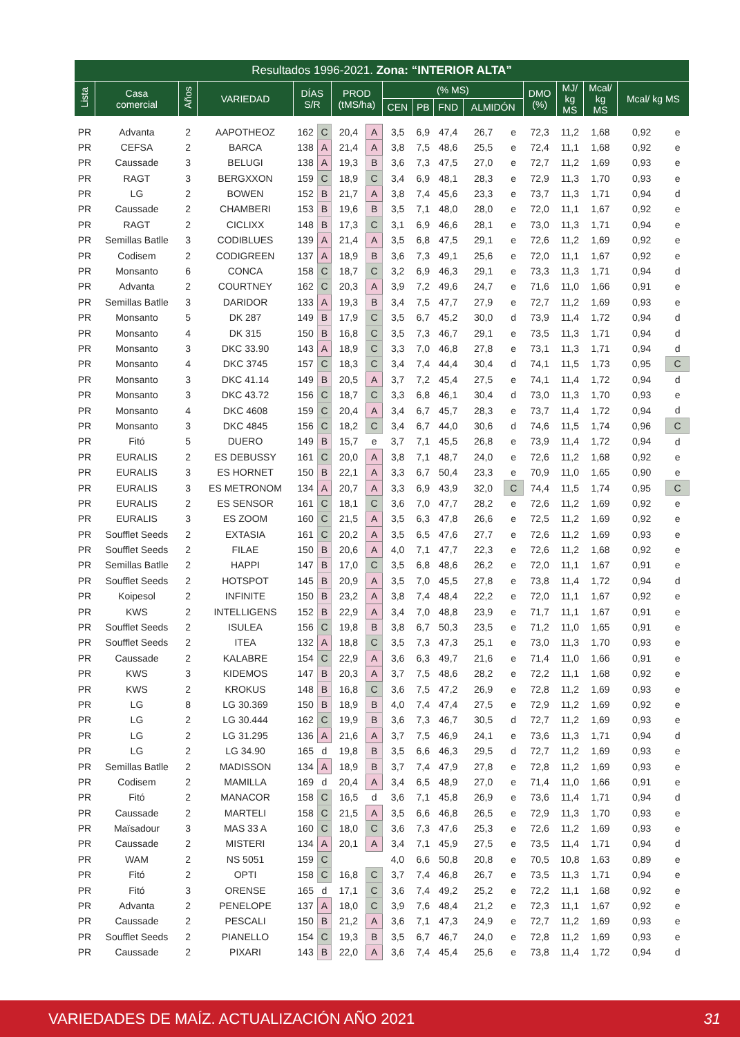| Resultados 1996-2021. Zona: “INTERIOR ALTA” | | | | | | | | | | | | | | | | | |
| --- | --- | --- | --- | --- | --- | --- | --- | --- | --- | --- | --- | --- | --- | --- | --- | --- | --- |
| Lista | Casa comercial | Años | VARIEDAD | DÍAS S/R | | PROD (tMS/ha) | | (% MS) | | | | | DMO (%) | MJ/ kg MS | Mcal/ kg MS | Mcal/ kg MS | |
| | | | | | | | | CEN | PB | FND | ALMIDÓN | | | | | | |
| PR | Advanta | 2 | AAPOTHEOZ | 162 | C | 20,4 | A | 3,5 | 6,9 | 47,4 | 26,7 | e | 72,3 | 11,2 | 1,68 | 0,92 | e |
| PR | CEFSA | 2 | BARCA | 138 | A | 21,4 | A | 3,8 | 7,5 | 48,6 | 25,5 | e | 72,4 | 11,1 | 1,68 | 0,92 | e |
| PR | Caussade | 3 | BELUGI | 138 | A | 19,3 | B | 3,6 | 7,3 | 47,5 | 27,0 | e | 72,7 | 11,2 | 1,69 | 0,93 | e |
| PR | RAGT | 3 | BERGXXON | 159 | C | 18,9 | C | 3,4 | 6,9 | 48,1 | 28,3 | e | 72,9 | 11,3 | 1,70 | 0,93 | e |
| PR | LG | 2 | BOWEN | 152 | B | 21,7 | A | 3,8 | 7,4 | 45,6 | 23,3 | e | 73,7 | 11,3 | 1,71 | 0,94 | d |
| PR | Caussade | 2 | CHAMBERI | 153 | B | 19,6 | B | 3,5 | 7,1 | 48,0 | 28,0 | e | 72,0 | 11,1 | 1,67 | 0,92 | e |
| PR | RAGT | 2 | CICLIXX | 148 | B | 17,3 | C | 3,1 | 6,9 | 46,6 | 28,1 | e | 73,0 | 11,3 | 1,71 | 0,94 | e |
| PR | Semillas Batlle | 3 | CODIBLUES | 139 | A | 21,4 | A | 3,5 | 6,8 | 47,5 | 29,1 | e | 72,6 | 11,2 | 1,69 | 0,92 | e |
| PR | Codisem | 2 | CODIGREEN | 137 | A | 18,9 | B | 3,6 | 7,3 | 49,1 | 25,6 | e | 72,0 | 11,1 | 1,67 | 0,92 | e |
| PR | Monsanto | 6 | CONCA | 158 | C | 18,7 | C | 3,2 | 6,9 | 46,3 | 29,1 | e | 73,3 | 11,3 | 1,71 | 0,94 | d |
| PR | Advanta | 2 | COURTNEY | 162 | C | 20,3 | A | 3,9 | 7,2 | 49,6 | 24,7 | e | 71,6 | 11,0 | 1,66 | 0,91 | e |
| PR | Semillas Batlle | 3 | DARIDOR | 133 | A | 19,3 | B | 3,4 | 7,5 | 47,7 | 27,9 | e | 72,7 | 11,2 | 1,69 | 0,93 | e |
| PR | Monsanto | 5 | DK 287 | 149 | B | 17,9 | C | 3,5 | 6,7 | 45,2 | 30,0 | d | 73,9 | 11,4 | 1,72 | 0,94 | d |
| PR | Monsanto | 4 | DK 315 | 150 | B | 16,8 | C | 3,5 | 7,3 | 46,7 | 29,1 | e | 73,5 | 11,3 | 1,71 | 0,94 | d |
| PR | Monsanto | 3 | DKC 33.90 | 143 | A | 18,9 | C | 3,3 | 7,0 | 46,8 | 27,8 | e | 73,1 | 11,3 | 1,71 | 0,94 | d |
| PR | Monsanto | 4 | DKC 3745 | 157 | C | 18,3 | C | 3,4 | 7,4 | 44,4 | 30,4 | d | 74,1 | 11,5 | 1,73 | 0,95 | C |
| PR | Monsanto | 3 | DKC 41.14 | 149 | B | 20,5 | A | 3,7 | 7,2 | 45,4 | 27,5 | e | 74,1 | 11,4 | 1,72 | 0,94 | d |
| PR | Monsanto | 3 | DKC 43.72 | 156 | C | 18,7 | C | 3,3 | 6,8 | 46,1 | 30,4 | d | 73,0 | 11,3 | 1,70 | 0,93 | e |
| PR | Monsanto | 4 | DKC 4608 | 159 | C | 20,4 | A | 3,4 | 6,7 | 45,7 | 28,3 | e | 73,7 | 11,4 | 1,72 | 0,94 | d |
| PR | Monsanto | 3 | DKC 4845 | 156 | C | 18,2 | C | 3,4 | 6,7 | 44,0 | 30,6 | d | 74,6 | 11,5 | 1,74 | 0,96 | C |
| PR | Fitó | 5 | DUERO | 149 | B | 15,7 | e | 3,7 | 7,1 | 45,5 | 26,8 | e | 73,9 | 11,4 | 1,72 | 0,94 | d |
| PR | EURALIS | 2 | ES DEBUSSY | 161 | C | 20,0 | A | 3,8 | 7,1 | 48,7 | 24,0 | e | 72,6 | 11,2 | 1,68 | 0,92 | e |
| PR | EURALIS | 3 | ES HORNET | 150 | B | 22,1 | A | 3,3 | 6,7 | 50,4 | 23,3 | e | 70,9 | 11,0 | 1,65 | 0,90 | e |
| PR | EURALIS | 3 | ES METRONOM | 134 | A | 20,7 | A | 3,3 | 6,9 | 43,9 | 32,0 | C | 74,4 | 11,5 | 1,74 | 0,95 | C |
| PR | EURALIS | 2 | ES SENSOR | 161 | C | 18,1 | C | 3,6 | 7,0 | 47,7 | 28,2 | e | 72,6 | 11,2 | 1,69 | 0,92 | e |
| PR | EURALIS | 3 | ES ZOOM | 160 | C | 21,5 | A | 3,5 | 6,3 | 47,8 | 26,6 | e | 72,5 | 11,2 | 1,69 | 0,92 | e |
| PR | Soufflet Seeds | 2 | EXTASIA | 161 | C | 20,2 | A | 3,5 | 6,5 | 47,6 | 27,7 | e | 72,6 | 11,2 | 1,69 | 0,93 | e |
| PR | Soufflet Seeds | 2 | FILAE | 150 | B | 20,6 | A | 4,0 | 7,1 | 47,7 | 22,3 | e | 72,6 | 11,2 | 1,68 | 0,92 | e |
| PR | Semillas Batlle | 2 | HAPPI | 147 | B | 17,0 | C | 3,5 | 6,8 | 48,6 | 26,2 | e | 72,0 | 11,1 | 1,67 | 0,91 | e |
| PR | Soufflet Seeds | 2 | HOTSPOT | 145 | B | 20,9 | A | 3,5 | 7,0 | 45,5 | 27,8 | e | 73,8 | 11,4 | 1,72 | 0,94 | d |
| PR | Koipesol | 2 | INFINITE | 150 | B | 23,2 | A | 3,8 | 7,4 | 48,4 | 22,2 | e | 72,0 | 11,1 | 1,67 | 0,92 | e |
| PR | KWS | 2 | INTELLIGENS | 152 | B | 22,9 | A | 3,4 | 7,0 | 48,8 | 23,9 | e | 71,7 | 11,1 | 1,67 | 0,91 | e |
| PR | Soufflet Seeds | 2 | ISULEA | 156 | C | 19,8 | B | 3,8 | 6,7 | 50,3 | 23,5 | e | 71,2 | 11,0 | 1,65 | 0,91 | e |
| PR | Soufflet Seeds | 2 | ITEA | 132 | A | 18,8 | C | 3,5 | 7,3 | 47,3 | 25,1 | e | 73,0 | 11,3 | 1,70 | 0,93 | e |
| PR | Caussade | 2 | KALABRE | 154 | C | 22,9 | A | 3,6 | 6,3 | 49,7 | 21,6 | e | 71,4 | 11,0 | 1,66 | 0,91 | e |
| PR | KWS | 3 | KIDEMOS | 147 | B | 20,3 | A | 3,7 | 7,5 | 48,6 | 28,2 | e | 72,2 | 11,1 | 1,68 | 0,92 | e |
| PR | KWS | 2 | KROKUS | 148 | B | 16,8 | C | 3,6 | 7,5 | 47,2 | 26,9 | e | 72,8 | 11,2 | 1,69 | 0,93 | e |
| PR | LG | 8 | LG 30.369 | 150 | B | 18,9 | B | 4,0 | 7,4 | 47,4 | 27,5 | e | 72,9 | 11,2 | 1,69 | 0,92 | e |
| PR | LG | 2 | LG 30.444 | 162 | C | 19,9 | B | 3,6 | 7,3 | 46,7 | 30,5 | d | 72,7 | 11,2 | 1,69 | 0,93 | e |
| PR | LG | 2 | LG 31.295 | 136 | A | 21,6 | A | 3,7 | 7,5 | 46,9 | 24,1 | e | 73,6 | 11,3 | 1,71 | 0,94 | d |
| PR | LG | 2 | LG 34.90 | 165 | d | 19,8 | B | 3,5 | 6,6 | 46,3 | 29,5 | d | 72,7 | 11,2 | 1,69 | 0,93 | e |
| PR | Semillas Batlle | 2 | MADISSON | 134 | A | 18,9 | B | 3,7 | 7,4 | 47,9 | 27,8 | e | 72,8 | 11,2 | 1,69 | 0,93 | e |
| PR | Codisem | 2 | MAMILLA | 169 | d | 20,4 | A | 3,4 | 6,5 | 48,9 | 27,0 | e | 71,4 | 11,0 | 1,66 | 0,91 | e |
| PR | Fitó | 2 | MANACOR | 158 | C | 16,5 | d | 3,6 | 7,1 | 45,8 | 26,9 | e | 73,6 | 11,4 | 1,71 | 0,94 | d |
| PR | Caussade | 2 | MARTELI | 158 | C | 21,5 | A | 3,5 | 6,6 | 46,8 | 26,5 | e | 72,9 | 11,3 | 1,70 | 0,93 | e |
| PR | Maïsadour | 3 | MAS 33 A | 160 | C | 18,0 | C | 3,6 | 7,3 | 47,6 | 25,3 | e | 72,6 | 11,2 | 1,69 | 0,93 | e |
| PR | Caussade | 2 | MISTERI | 134 | A | 20,1 | A | 3,4 | 7,1 | 45,9 | 27,5 | e | 73,5 | 11,4 | 1,71 | 0,94 | d |
| PR | WAM | 2 | NS 5051 | 159 | C | | | 4,0 | 6,6 | 50,8 | 20,8 | e | 70,5 | 10,8 | 1,63 | 0,89 | e |
| PR | Fitó | 2 | OPTI | 158 | C | 16,8 | C | 3,7 | 7,4 | 46,8 | 26,7 | e | 73,5 | 11,3 | 1,71 | 0,94 | e |
| PR | Fitó | 3 | ORENSE | 165 | d | 17,1 | C | 3,6 | 7,4 | 49,2 | 25,2 | e | 72,2 | 11,1 | 1,68 | 0,92 | e |
| PR | Advanta | 2 | PENELOPE | 137 | A | 18,0 | C | 3,9 | 7,6 | 48,4 | 21,2 | e | 72,3 | 11,1 | 1,67 | 0,92 | e |
| PR | Caussade | 2 | PESCALI | 150 | B | 21,2 | A | 3,6 | 7,1 | 47,3 | 24,9 | e | 72,7 | 11,2 | 1,69 | 0,93 | e |
| PR | Soufflet Seeds | 2 | PIANELLO | 154 | C | 19,3 | B | 3,5 | 6,7 | 46,7 | 24,0 | e | 72,8 | 11,2 | 1,69 | 0,93 | e |
| PR | Caussade | 2 | PIXARI | 143 | B | 22,0 | A | 3,6 | 7,4 | 45,4 | 25,6 | e | 73,8 | 11,4 | 1,72 | 0,94 | d |
VARIEDADES DE MAÍZ. ACTUALIZACIÓN AÑO 2021 31